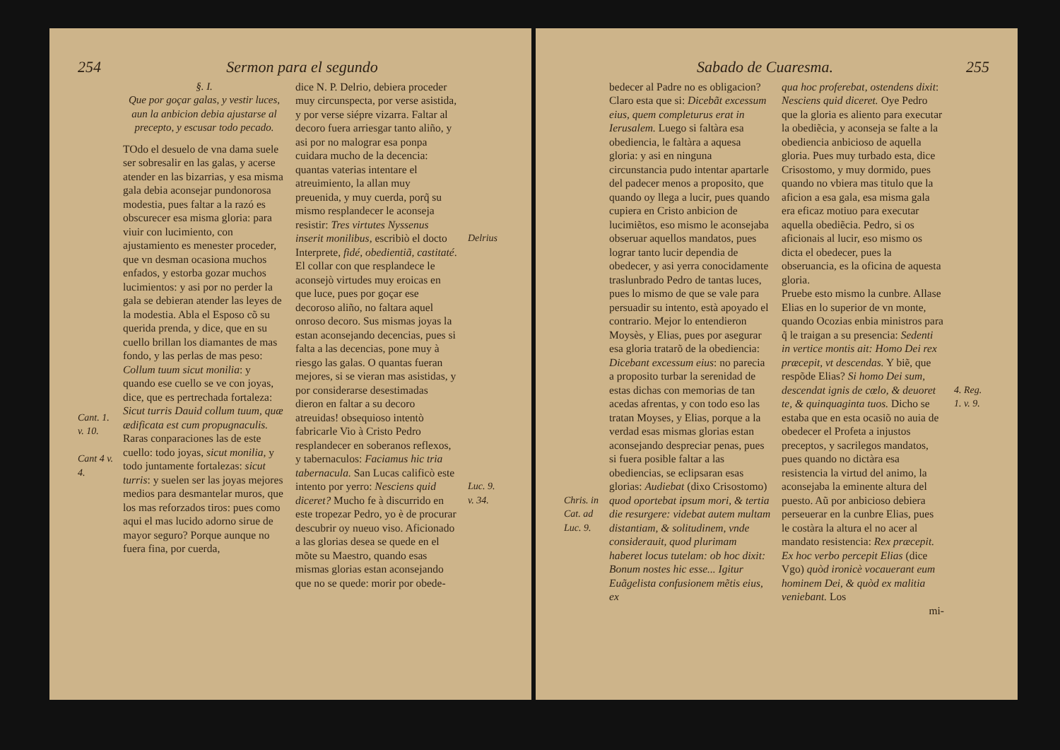254 Sermon para el segundo
Cant. 1. v. 10.
Cant 4 v. 4.
§. I.
Que por goçar galas, y vestir luces, aun la anbicion debia ajustarse al precepto, y escusar todo pecado.
TOdo el desuelo de vna dama suele ser sobresalir en las galas, y acerse atender en las bizarrias, y esa misma gala debia aconsejar pundonorosa modestia, pues faltar a la razó es obscurecer esa misma gloria: para viuir con lucimiento, con ajustamiento es menester proceder, que vn desman ocasiona muchos enfados, y estorba gozar muchos lucimientos: y asi por no perder la gala se debieran atender las leyes de la modestia. Abla el Esposo cõ su querida prenda, y dice, que en su cuello brillan los diamantes de mas fondo, y las perlas de mas peso: Collum tuum sicut monilia: y quando ese cuello se ve con joyas, dice, que es pertrechada fortaleza: Sicut turris Dauid collum tuum, quæ ædificata est cum propugnaculis. Raras conparaciones las de este cuello: todo joyas, sicut monilia, y todo juntamente fortalezas: sicut turris: y suelen ser las joyas mejores medios para desmantelar muros, que los mas reforzados tiros: pues como aqui el mas lucido adorno sirue de mayor seguro? Porque aunque no fuera fina, por cuerda,
dice N. P. Delrio, debiera proceder muy circunspecta, por verse asistida, y por verse siépre vizarra. Faltar al decoro fuera arriesgar tanto aliño, y asi por no malograr esa ponpa cuidara mucho de la decencia: quantas vaterias intentare el atreuimiento, la allan muy preuenida, y muy cuerda, porq̃ su mismo resplandecer le aconseja resistir: Tres virtutes Nyssenus inserit monilibus, escribiò el docto Interprete, fidé, obedientiã, castitaté. El collar con que resplandece le aconsejò virtudes muy eroicas en que luce, pues por goçar ese decoroso aliño, no faltara aquel onroso decoro. Sus mismas joyas la estan aconsejando decencias, pues si falta a las decencias, pone muy à riesgo las galas. O quantas fueran mejores, si se vieran mas asistidas, y por considerarse desestimadas dieron en faltar a su decoro atreuidas! obsequioso intentò fabricarle Vio à Cristo Pedro resplandecer en soberanos reflexos, y tabernaculos: Faciamus hic tria tabernacula. San Lucas calificò este intento por yerro: Nesciens quid diceret? Mucho fe à discurrido en este tropezar Pedro, yo è de procurar descubrir oy nueuo viso. Aficionado a las glorias desea se quede en el mõte su Maestro, quando esas mismas glorias estan aconsejando que no se quede: morir por obede-
Delrius
Luc. 9. v. 34.
Sabado de Cuaresma. 255
Chris. in Cat. ad Luc. 9.
bedecer al Padre no es obligacion? Claro esta que si: Dicebãt excessum eius, quem completurus erat in Ierusalem. Luego si faltàra esa obediencia, le faltàra a aquesa gloria: y asi en ninguna circunstancia pudo intentar apartarle del padecer menos a proposito, que quando oy llega a lucir, pues quando cupiera en Cristo anbicion de lucimiẽtos, eso mismo le aconsejaba obseruar aquellos mandatos, pues lograr tanto lucir dependia de obedecer, y asi yerra conocidamente traslunbrado Pedro de tantas luces, pues lo mismo de que se vale para persuadir su intento, està apoyado el contrario. Mejor lo entendieron Moysès, y Elias, pues por asegurar esa gloria tratarõ de la obediencia: Dicebant excessum eius: no parecia a proposito turbar la serenidad de estas dichas con memorias de tan acedas afrentas, y con todo eso las tratan Moyses, y Elias, porque a la verdad esas mismas glorias estan aconsejando despreciar penas, pues si fuera posible faltar a las obediencias, se eclipsaran esas glorias: Audiebat (dixo Crisostomo) quod oportebat ipsum mori, & tertia die resurgere: videbat autem multam distantiam, & solitudinem, vnde considerauit, quod plurimam haberet locus tutelam: ob hoc dixit: Bonum nostes hic esse... Igitur Euãgelista confusionem mẽtis eius, ex
qua hoc proferebat, ostendens dixit: Nesciens quid diceret. Oye Pedro que la gloria es aliento para executar la obediẽcia, y aconseja se falte a la obediencia anbicioso de aquella gloria. Pues muy turbado esta, dice Crisostomo, y muy dormido, pues quando no vbiera mas titulo que la aficion a esa gala, esa misma gala era eficaz motiuo para executar aquella obediẽcia. Pedro, si os aficionais al lucir, eso mismo os dicta el obedecer, pues la obseruancia, es la oficina de aquesta gloria.
Pruebe esto mismo la cunbre. Allase Elias en lo superior de vn monte, quando Ocozias enbia ministros para q̃ le traigan a su presencia: Sedenti in vertice montis ait: Homo Dei rex præcepit, vt descendas. Y biẽ, que respõde Elias? Si homo Dei sum, descendat ignis de cœlo, & deuoret te, & quinquaginta tuos. Dicho se estaba que en esta ocasiõ no auia de obedecer el Profeta a injustos preceptos, y sacrilegos mandatos, pues quando no dictàra esa resistencia la virtud del animo, la aconsejaba la eminente altura del puesto. Aũ por anbicioso debiera perseuerar en la cunbre Elias, pues le costàra la altura el no acer al mandato resistencia: Rex præcepit. Ex hoc verbo percepit Elias (dice Vgo) quòd ironicè vocauerant eum hominem Dei, & quòd ex malitia veniebant. Los
mi-
4. Reg. 1. v. 9.